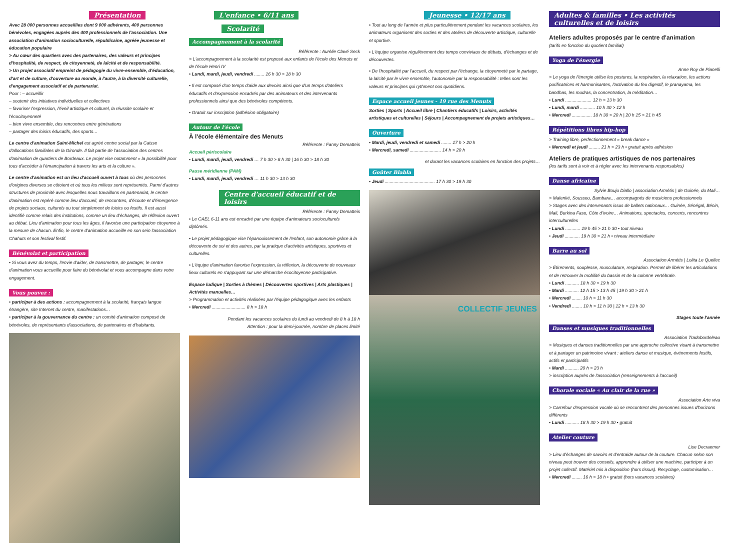Présentation
Avec 28 000 personnes accueillies dont 9 000 adhérents, 400 personnes bénévoles, engagées auprès des 400 professionnels de l'association. Une association d'animation socioculturelle, républicaine, agréée jeunesse et éducation populaire
> Au cœur des quartiers avec des partenaires, des valeurs et principes d'hospitalité, de respect, de citoyenneté, de laïcité et de responsabilité.
> Un projet associatif empreint de pédagogie du vivre-ensemble, d'éducation, d'art et de culture, d'ouverture au monde, à l'autre, à la diversité culturelle, d'engagement associatif et de partenariat.
Pour : – accueillir
– soutenir des initiatives individuelles et collectives
– favoriser l'expression, l'éveil artistique et culturel, la réussite scolaire et l'écocitoyenneté
– bien vivre ensemble, des rencontres entre générations
– partager des loisirs éducatifs, des sports…
Le centre d'animation Saint-Michel est agréé centre social par la Caisse d'allocations familiales de la Gironde. Il fait partie de l'association des centres d'animation de quartiers de Bordeaux. Le projet vise notamment « la possibilité pour tous d'accéder à l'émancipation à travers les arts et la culture ».
Le centre d'animation est un lieu d'accueil ouvert à tous où des personnes d'origines diverses se côtoient et où tous les milieux sont représentés. Parmi d'autres structures de proximité avec lesquelles nous travaillons en partenariat, le centre d'animation est repéré comme lieu d'accueil, de rencontres, d'écoute et d'émergence de projets sociaux, culturels ou tout simplement de loisirs ou festifs. Il est aussi identifié comme relais des institutions, comme un lieu d'échanges, de réflexion ouvert au débat. Lieu d'animation pour tous les âges, il favorise une participation citoyenne à la mesure de chacun. Enfin, le centre d'animation accueille en son sein l'association Chahuts et son festival festif.
Bénévolat et participation
• Si vous avez du temps, l'envie d'aider, de transmettre, de partager, le centre d'animation vous accueille pour faire du bénévolat et vous accompagne dans votre engagement.
Vous pouvez :
• participer à des actions : accompagnement à la scolarité, français langue étrangère, site Internet du centre, manifestations…
• participer à la gouvernance du centre : un comité d'animation composé de bénévoles, de représentants d'associations, de partenaires et d'habitants.
L'enfance • 6/11 ans
Scolarité
Accompagnement à la scolarité
Référente : Aurélie Clavé Seck
> L'accompagnement à la scolarité est proposé aux enfants de l'école des Menuts et de l'école Henri IV
• Lundi, mardi, jeudi, vendredi ........ 16 h 30 > 18 h 30
• Il est composé d'un temps d'aide aux devoirs ainsi que d'un temps d'ateliers éducatifs et d'expression encadrés par des animateurs et des intervenants professionnels ainsi que des bénévoles compétents.
• Gratuit sur inscription (adhésion obligatoire)
Autour de l'école
À l'école élémentaire des Menuts
Référente : Fanny Dematteis
Accueil périscolaire
• Lundi, mardi, jeudi, vendredi … 7 h 30 > 8 h 30 | 16 h 30 > 18 h 30
Pause méridienne (PAM)
• Lundi, mardi, jeudi, vendredi … 11 h 30 > 13 h 30
Centre d'accueil éducatif et de loisirs
Référente : Fanny Dematteis
• Le CAEL 6-11 ans est encadré par une équipe d'animateurs socioculturels diplômés.
• Le projet pédagogique vise l'épanouissement de l'enfant, son autonomie grâce à la découverte de soi et des autres, par la pratique d'activités artistiques, sportives et culturelles.
• L'équipe d'animation favorise l'expression, la réflexion, la découverte de nouveaux lieux culturels en s'appuyant sur une démarche écocitoyenne participative.
Espace ludique | Sorties à thèmes | Découvertes sportives | Arts plastiques | Activités manuelles…
> Programmation et activités réalisées par l'équipe pédagogique avec les enfants
• Mercredi ........................... 8 h > 18 h
Pendant les vacances scolaires du lundi au vendredi de 8 h à 18 h
Attention : pour la demi-journée, nombre de places limité
Jeunesse • 12/17 ans
• Tout au long de l'année et plus particulièrement pendant les vacances scolaires, les animateurs organisent des sorties et des ateliers de découverte artistique, culturelle et sportive.
• L'équipe organise régulièrement des temps conviviaux de débats, d'échanges et de découvertes.
• De l'hospitalité par l'accueil, du respect par l'échange, la citoyenneté par le partage, la laïcité par le vivre ensemble, l'autonomie par la responsabilité : telles sont les valeurs et principes qui rythment nos quotidiens.
Espace accueil jeunes - 19 rue des Menuts
Sorties | Sports | Accueil libre | Chantiers éducatifs | Loisirs, activités artistiques et culturelles | Séjours | Accompagnement de projets artistiques…
Ouverture
• Mardi, jeudi, vendredi et samedi ........ 17 h > 20 h
• Mercredi, samedi ......................... 14 h > 20 h
et durant les vacances scolaires en fonction des projets…
Goûter Blabla
• Jeudi ........................................ 17 h 30 > 19 h 30
COLLECTIF JEUNES
Adultes & familles • Les activités culturelles et de loisirs
Ateliers adultes proposés par le centre d'animation
(tarifs en fonction du quotient familial)
Yoga de l'énergie
Anne Roy de Pianelli
> Le yoga de l'énergie utilise les postures, la respiration, la relaxation, les actions purificatrices et harmonisantes, l'activation du feu digestif, le pranayama, les bandhas, les mudras, la concentration, la méditation…
• Lundi ..................... 12 h > 13 h 30
• Lundi, mardi ............ 10 h 30 > 12 h
• Mercredi ................ 18 h 30 > 20 h | 20 h 15 > 21 h 45
Répétitions libres hip-hop
> Training libre, perfectionnement « break dance »
• Mercredi et jeudi ......... 21 h > 23 h • gratuit après adhésion
Ateliers de pratiques artistiques de nos partenaires
(les tarifs sont à voir et à régler avec les intervenants responsables)
Danse africaine
Sylvie Bouju Diallo | association Armétis | de Guinée, du Mali…
> Malenké, Soussou, Bambara… accompagnés de musiciens professionnels
> Stages avec des intervenants issus de ballets nationaux… Guinée, Sénégal, Bénin, Mali, Burkina Faso, Côte d'ivoire… Animations, spectacles, concerts, rencontres interculturelles
• Lundi ............ 19 h 45 > 21 h 30 • tout niveau
• Jeudi ............ 19 h 30 > 21 h • niveau intermédiaire
Barre au sol
Association Armétis | Lolita Le Quellec
> Étirements, souplesse, musculature, respiration. Permet de libérer les articulations et de retrouver la mobilité du bassin et de la colonne vertébrale.
• Lundi ........... 18 h 30 > 19 h 30
• Mardi ........... 12 h 15 > 13 h 45 | 19 h 30 > 21 h
• Mercredi ........ 10 h > 11 h 30
• Vendredi ........ 10 h > 11 h 30 | 12 h > 13 h 30
Stages toute l'année
Danses et musiques traditionnelles
Association Tradobordeleau
> Musiques et danses traditionnelles par une approche collective visant à transmettre et à partager un patrimoine vivant : ateliers danse et musique, événements festifs, actifs et participatifs
• Mardi ........... 20 h > 23 h
> inscription auprès de l'association (renseignements à l'accueil)
Chorale sociale « Au clair de la rue »
Association Arte viva
> Carrefour d'expression vocale où se rencontrent des personnes issues d'horizons différents
• Lundi ........... 18 h 30 > 19 h 30 • gratuit
Atelier couture
Lise Decraemer
> Lieu d'échanges de savoirs et d'entraide autour de la couture. Chacun selon son niveau peut trouver des conseils, apprendre à utiliser une machine, participer à un projet collectif. Matériel mis à disposition (hors tissus). Recyclage, customisation…
• Mercredi ........ 16 h > 18 h • gratuit (hors vacances scolaires)